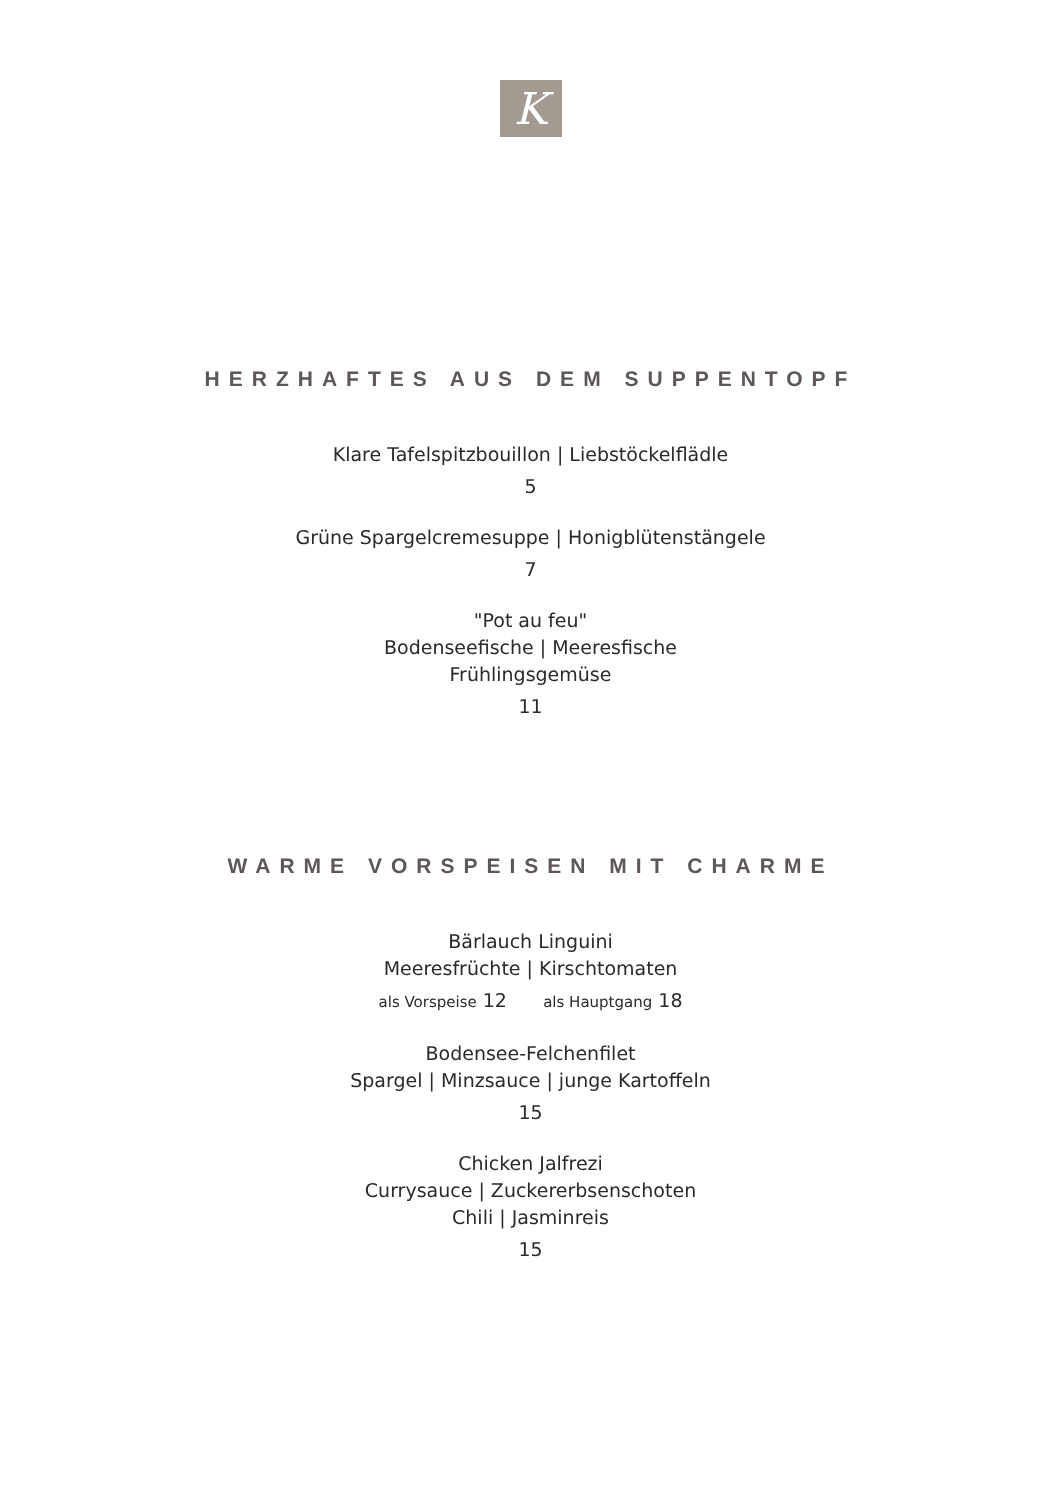K
HERZHAFTES AUS DEM SUPPENTOPF
Klare Tafelspitzbouillon | Liebstöckelflädle
5
Grüne Spargelcremesuppe | Honigblütenstängele
7
"Pot au feu"
Bodenseefische | Meeresfische
Frühlingsgemüse
11
WARME VORSPEISEN MIT CHARME
Bärlauch Linguini
Meeresfrüchte | Kirschtomaten
als Vorspeise 12 als Hauptgang 18
Bodensee-Felchenfilet
Spargel | Minzsauce | junge Kartoffeln
15
Chicken Jalfrezi
Currysauce | Zuckererbsenschoten
Chili | Jasminreis
15